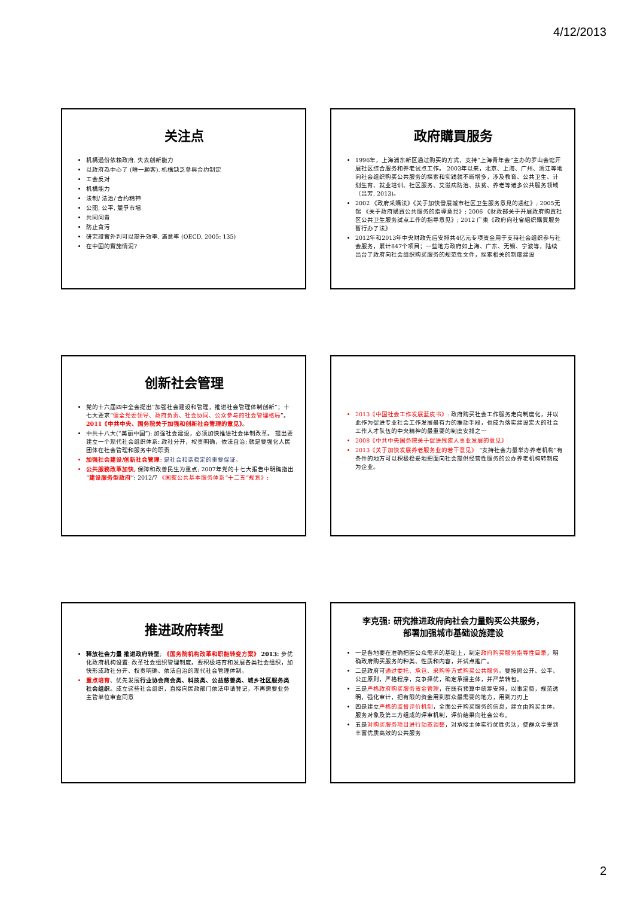4/12/2013
关注点
机構過份依賴政府, 失去創新能力
以政府為中心了 (唯一顧客), 机構缺乏參與合约制定
工会反对
机構能力
法制/ 法治/ 合约精神
公開, 公平, 競爭市場
共同问責
防止貪污
研究證實外判可以提升效率, 滿意率 (OECD, 2005: 135)
在中国的實施情況?
政府購買服务
1996年，上海浦东新区通过购买的方式，支持“上海青年会”主办的罗山会馆开展社区综合服务和养老试点工作。 2003年以来，北京、上海、广州、浙江等地向社会组织购买公共服务的探索和实践就不断增多，涉及教育、公共卫生、计划生育、就业培训、社区服务、艾滋病防治、扶贫、养老等诸多公共服务领域（吕芳, 2013)。
2002 《政府采購法》《关于加快發展城市社区卫生服务意見的通紅》; 2005无锡 《关于政府購買公共服务的指導意見》; 2006 《财政部关于开展政府购買社区公共卫生服务試点工作的指导意见》; 2012 广東《政府向社會組织購買服务暫行办了法》
2012年和2013年中央财政先后安排共4亿元专项资金用于支持社会组织参与社会服务，累计847个项目；一些地方政府如上海、广东、无锡、宁波等，陆续出台了政府向社会组织购买服务的规范性文件，探索相关的制度建设
创新社会管理
党的十六届四中全会提出“加强社会建设和管理，推进社会管理体制创新”；十七大要求“健全党委领导、政府负责、社会协同、公众参与的社会管理格局”。 2011《中共中央、国务院关于加强和创新社会管理的意见》。
中共十八大(“美丽中国”): 加强社会建设，必须加快推进社会体制改革。 提出要建立一个现代社会组织体系: 政社分开，权责明确，依法自治; 就是要强化人民团体在社会管理和服务中的职责
加强社会建设/创新社会管理: 是社会和谐稳定的重要保证。
公共服務改革加快, 保障和改善民生为重点; 2007年党的十七大报告中明确指出 “建设服务型政府”; 2012/7 《国家公共基本服务体系“十二五”规划》:
2013《中国社会工作发展蓝皮书》: 政府购买社会工作服务走向制度化，并以此作为促进专业社会工作发展最有力的推动手段，也成为落实建设宏大的社会工作人才队伍的中央精神的最重要的制度安排之一
2008《中共中央国务院关于促进残疾人事业发展的意见》
2013《关于加快发展养老服务业的若干意见》 “支持社会力量举办养老机构”有条件的地方可以积极稳妥地把面向社会提供经营性服务的公办养老机构转制成为企业。
推进政府转型
释放社会力量 推进政府转型; 《国务院机构改革和职能转变方案》 2013: 步优化政府机构设置: 改革社会组织管理制度。要积极培育和发展各类社会组织，加快形成政社分开、权责明确、依法自治的现代社会管理体制。
重点培育、优先发展行业协会商会类、科技类、公益慈善类、城乡社区服务类社会组织。成立这些社会组织，直接向民政部门依法申请登记，不再需要业务主管单位审查同意
李克强: 研究推进政府向社会力量购买公共服务，
部署加强城市基础设施建设
一是各地要在准确把握公众需求的基础上，制定政府购买服务指导性目录，明确政府购买服务的种类、性质和内容，并试点推广。
二是政府可通过委托、承包、采购等方式购买公共服务。要按照公开、公平、公正原则，严格程序，竞争择优，确定承接主体，并严禁转包。
三是严格政府购买服务资金管理，在既有预算中统筹安排，以事定费，规范透明，强化审计，把有限的资金用到群众最需要的地方，用到刀刃上
四是建立严格的监督评价机制，全面公开购买服务的信息，建立由购买主体、服务对象及第三方组成的评审机制，评价结果向社会公布。
五是对购买服务项目进行动态调整，对承接主体实行优胜劣汰，使群众享受到丰富优质高效的公共服务
2